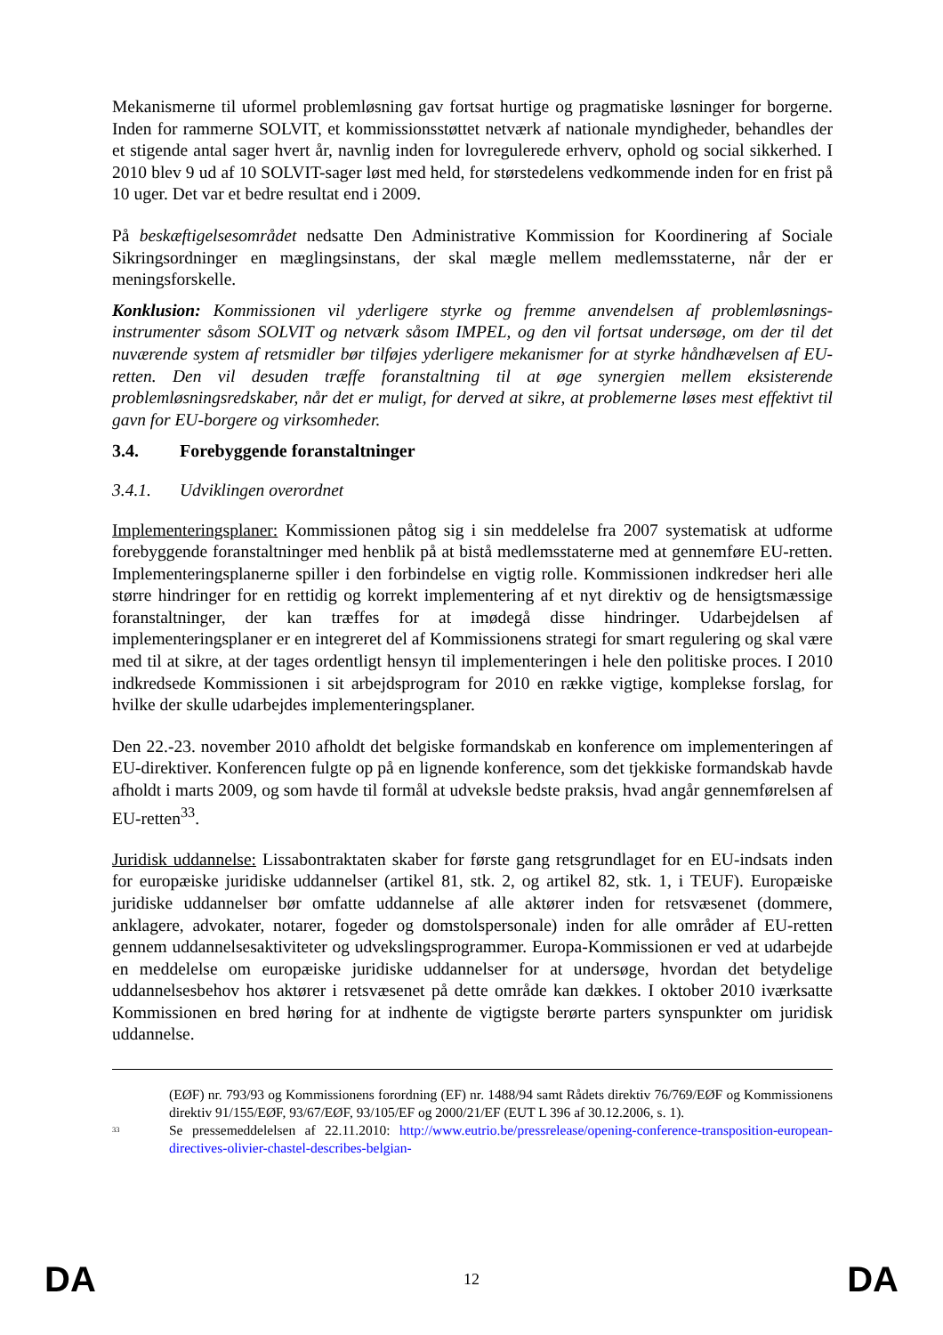Mekanismerne til uformel problemløsning gav fortsat hurtige og pragmatiske løsninger for borgerne. Inden for rammerne SOLVIT, et kommissionsstøttet netværk af nationale myndigheder, behandles der et stigende antal sager hvert år, navnlig inden for lovregulerede erhverv, ophold og social sikkerhed. I 2010 blev 9 ud af 10 SOLVIT-sager løst med held, for størstedelens vedkommende inden for en frist på 10 uger. Det var et bedre resultat end i 2009.
På beskæftigelsesområdet nedsatte Den Administrative Kommission for Koordinering af Sociale Sikringsordninger en mæglingsinstans, der skal mægle mellem medlemsstaterne, når der er meningsforskelle.
Konklusion: Kommissionen vil yderligere styrke og fremme anvendelsen af problemløsnings-instrumenter såsom SOLVIT og netværk såsom IMPEL, og den vil fortsat undersøge, om der til det nuværende system af retsmidler bør tilføjes yderligere mekanismer for at styrke håndhævelsen af EU-retten. Den vil desuden træffe foranstaltning til at øge synergien mellem eksisterende problemløsningsredskaber, når det er muligt, for derved at sikre, at problemerne løses mest effektivt til gavn for EU-borgere og virksomheder.
3.4. Forebyggende foranstaltninger
3.4.1. Udviklingen overordnet
Implementeringsplaner: Kommissionen påtog sig i sin meddelelse fra 2007 systematisk at udforme forebyggende foranstaltninger med henblik på at bistå medlemsstaterne med at gennemføre EU-retten. Implementeringsplanerne spiller i den forbindelse en vigtig rolle. Kommissionen indkredser heri alle større hindringer for en rettidig og korrekt implementering af et nyt direktiv og de hensigtsmæssige foranstaltninger, der kan træffes for at imødegå disse hindringer. Udarbejdelsen af implementeringsplaner er en integreret del af Kommissionens strategi for smart regulering og skal være med til at sikre, at der tages ordentligt hensyn til implementeringen i hele den politiske proces. I 2010 indkredsede Kommissionen i sit arbejdsprogram for 2010 en række vigtige, komplekse forslag, for hvilke der skulle udarbejdes implementeringsplaner.
Den 22.-23. november 2010 afholdt det belgiske formandskab en konference om implementeringen af EU-direktiver. Konferencen fulgte op på en lignende konference, som det tjekkiske formandskab havde afholdt i marts 2009, og som havde til formål at udveksle bedste praksis, hvad angår gennemførelsen af EU-retten<sup>33</sup>.
Juridisk uddannelse: Lissabontraktaten skaber for første gang retsgrundlaget for en EU-indsats inden for europæiske juridiske uddannelser (artikel 81, stk. 2, og artikel 82, stk. 1, i TEUF). Europæiske juridiske uddannelser bør omfatte uddannelse af alle aktører inden for retsvæsenet (dommere, anklagere, advokater, notarer, fogeder og domstolspersonale) inden for alle områder af EU-retten gennem uddannelsesaktiviteter og udvekslingsprogrammer. Europa-Kommissionen er ved at udarbejde en meddelelse om europæiske juridiske uddannelser for at undersøge, hvordan det betydelige uddannelsesbehov hos aktører i retsvæsenet på dette område kan dækkes. I oktober 2010 iværksatte Kommissionen en bred høring for at indhente de vigtigste berørte parters synspunkter om juridisk uddannelse.
(EØF) nr. 793/93 og Kommissionens forordning (EF) nr. 1488/94 samt Rådets direktiv 76/769/EØF og Kommissionens direktiv 91/155/EØF, 93/67/EØF, 93/105/EF og 2000/21/EF (EUT L 396 af 30.12.2006, s. 1).
<sup>33</sup> Se pressemeddelelsen af 22.11.2010: http://www.eutrio.be/pressrelease/opening-conference-transposition-european-directives-olivier-chastel-describes-belgian-
DA 12 DA